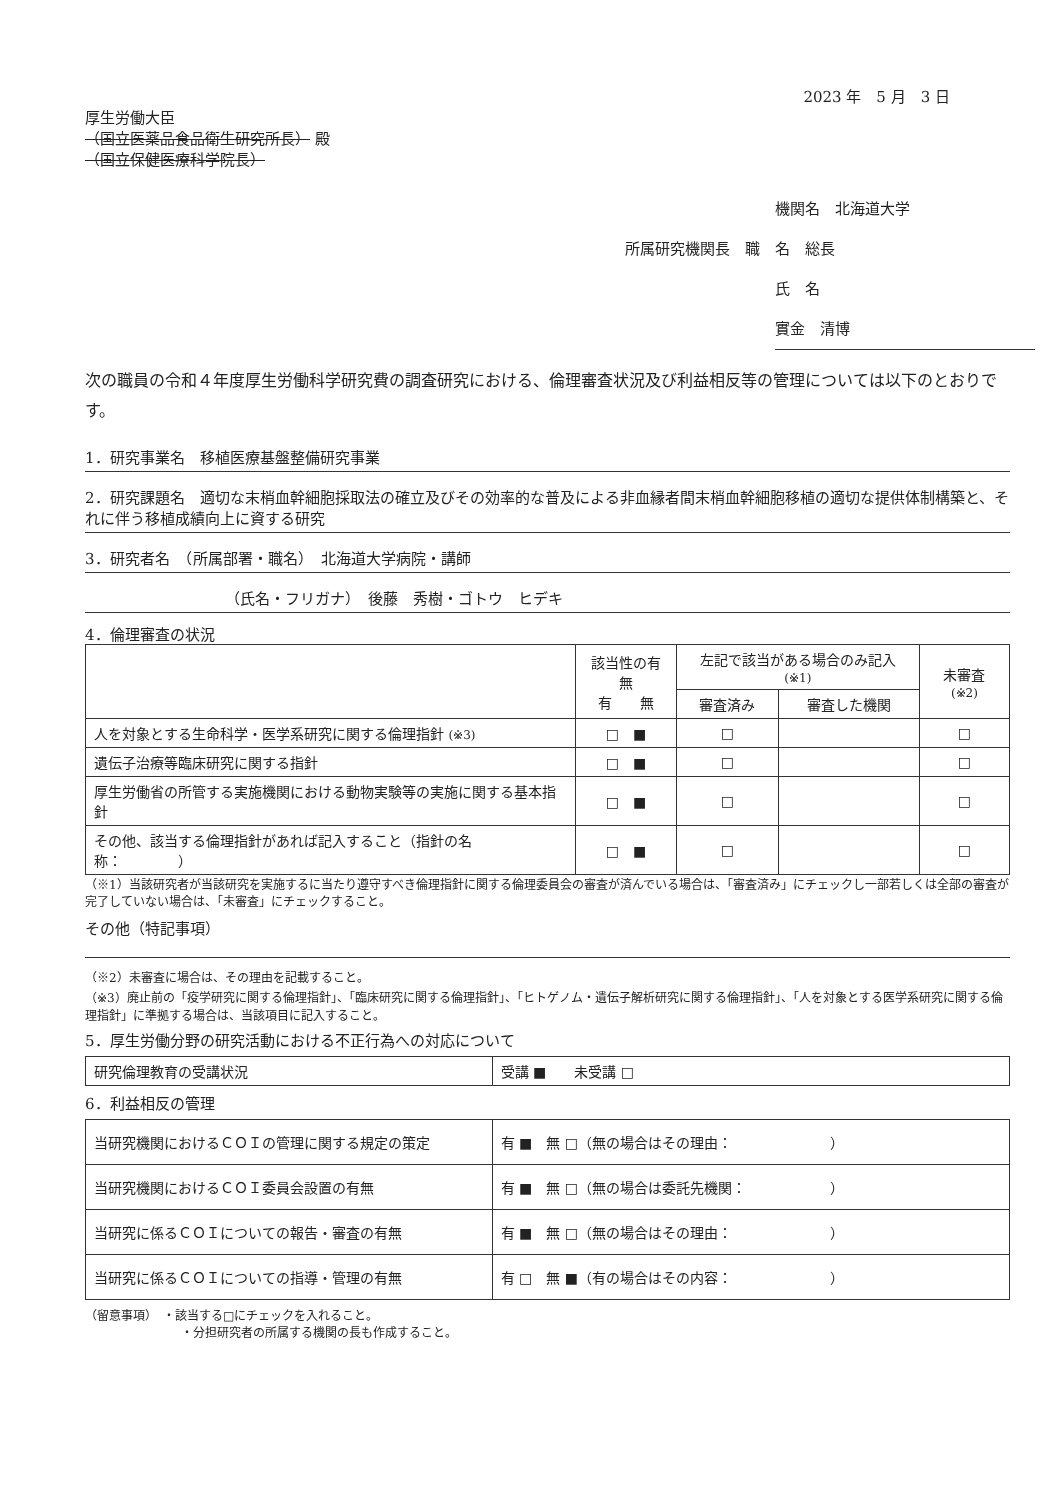2023 年　5 月　3 日
厚生労働大臣
（国立医薬品食品衛生研究所長） 殿
（国立保健医療科学院長）
機関名　北海道大学
所属研究機関長　職　名　総長
氏　名　實金　清博
次の職員の令和４年度厚生労働科学研究費の調査研究における、倫理審査状況及び利益相反等の管理については以下のとおりです。
1．研究事業名　移植医療基盤整備研究事業
2．研究課題名　適切な末梢血幹細胞採取法の確立及びその効率的な普及による非血縁者間末梢血幹細胞移植の適切な提供体制構築と、それに伴う移植成績向上に資する研究
3．研究者名　（所属部署・職名）　北海道大学病院・講師
（氏名・フリガナ）　後藤　秀樹・ゴトウ　ヒデキ
4．倫理審査の状況
| | 該当性の有無 有 無 | 左記で該当がある場合のみ記入 (※1) | | 未審査 (※2) |
| --- | --- | --- | --- | --- |
| | | 審査済み | 審査した機関 | |
| 人を対象とする生命科学・医学系研究に関する倫理指針 (※3) | □ ■ | □ | | □ |
| 遺伝子治療等臨床研究に関する指針 | □ ■ | □ | | □ |
| 厚生労働省の所管する実施機関における動物実験等の実施に関する基本指針 | □ ■ | □ | | □ |
| その他、該当する倫理指針があれば記入すること（指針の名称： ） | □ ■ | □ | | □ |
（※1）当該研究者が当該研究を実施するに当たり遵守すべき倫理指針に関する倫理委員会の審査が済んでいる場合は、「審査済み」にチェックし一部若しくは全部の審査が完了していない場合は、「未審査」にチェックすること。
その他（特記事項）
（※2）未審査に場合は、その理由を記載すること。
（※3）廃止前の「疫学研究に関する倫理指針」、「臨床研究に関する倫理指針」、「ヒトゲノム・遺伝子解析研究に関する倫理指針」、「人を対象とする医学系研究に関する倫理指針」に準拠する場合は、当該項目に記入すること。
5．厚生労働分野の研究活動における不正行為への対応について
| 研究倫理教育の受講状況 | 受講 ■ 未受講 □ |
6．利益相反の管理
| 当研究機関におけるＣＯＩの管理に関する規定の策定 | 有 ■ 無 □（無の場合はその理由： ） |
| 当研究機関におけるＣＯＩ委員会設置の有無 | 有 ■ 無 □（無の場合は委託先機関： ） |
| 当研究に係るＣＯＩについての報告・審査の有無 | 有 ■ 無 □（無の場合はその理由： ） |
| 当研究に係るＣＯＩについての指導・管理の有無 | 有 □ 無 ■（有の場合はその内容： ） |
（留意事項）　・該当する□にチェックを入れること。
・分担研究者の所属する機関の長も作成すること。